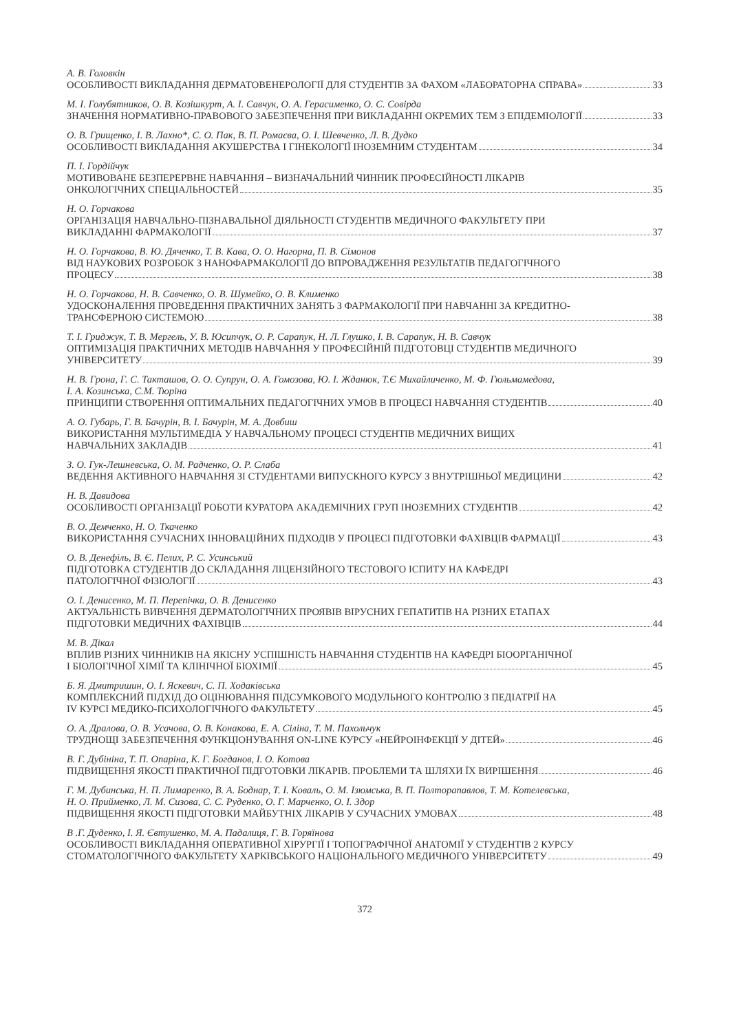А. В. Головкін
ОСОБЛИВОСТІ ВИКЛАДАННЯ ДЕРМАТОВЕНЕРОЛОГІЇ ДЛЯ СТУДЕНТІВ ЗА ФАХОМ «ЛАБОРАТОРНА СПРАВА» 33
М. І. Голубятников, О. В. Козішкурт, А. І. Савчук, О. А. Герасименко, О. С. Совірда
ЗНАЧЕННЯ НОРМАТИВНО-ПРАВОВОГО ЗАБЕЗПЕЧЕННЯ ПРИ ВИКЛАДАННІ ОКРЕМИХ ТЕМ З ЕПІДЕМІОЛОГІЇ 33
О. В. Грищенко, І. В. Лахно*, С. О. Пак, В. П. Ромаєва, О. І. Шевченко, Л. В. Дудко
ОСОБЛИВОСТІ ВИКЛАДАННЯ АКУШЕРСТВА І ГІНЕКОЛОГІЇ ІНОЗЕМНИМ СТУДЕНТАМ 34
П. І. Гордійчук
МОТИВОВАНЕ БЕЗПЕРЕРВНЕ НАВЧАННЯ – ВИЗНАЧАЛЬНИЙ ЧИННИК ПРОФЕСІЙНОСТІ ЛІКАРІВ
ОНКОЛОГІЧНИХ СПЕЦІАЛЬНОСТЕЙ 35
Н. О. Горчакова
ОРГАНІЗАЦІЯ НАВЧАЛЬНО-ПІЗНАВАЛЬНОЇ ДІЯЛЬНОСТІ СТУДЕНТІВ МЕДИЧНОГО ФАКУЛЬТЕТУ ПРИ
ВИКЛАДАННІ ФАРМАКОЛОГІЇ 37
Н. О. Горчакова, В. Ю. Дяченко, Т. В. Кава, О. О. Нагорна, П. В. Сімонов
ВІД НАУКОВИХ РОЗРОБОК З НАНОФАРМАКОЛОГІЇ ДО ВПРОВАДЖЕННЯ РЕЗУЛЬТАТІВ ПЕДАГОГІЧНОГО
ПРОЦЕСУ 38
Н. О. Горчакова, Н. В. Савченко, О. В. Шумейко, О. В. Клименко
УДОСКОНАЛЕННЯ ПРОВЕДЕННЯ ПРАКТИЧНИХ ЗАНЯТЬ З ФАРМАКОЛОГІЇ ПРИ НАВЧАННІ ЗА КРЕДИТНО-
ТРАНСФЕРНОЮ СИСТЕМОЮ 38
Т. І. Гриджук, Т. В. Мергель, У. В. Юсипчук, О. Р. Сарапук, Н. Л. Глушко, І. В. Сарапук, Н. В. Савчук
ОПТИМІЗАЦІЯ ПРАКТИЧНИХ МЕТОДІВ НАВЧАННЯ У ПРОФЕСІЙНІЙ ПІДГОТОВЦІ СТУДЕНТІВ МЕДИЧНОГО
УНІВЕРСИТЕТУ 39
Н. В. Грона, Г. С. Такташов, О. О. Супрун, О. А. Гомозова, Ю. І. Жданюк, Т.Є Михайличенко, М. Ф. Гюльмамедова,
І. А. Козинська, С.М. Тюріна
ПРИНЦИПИ СТВОРЕННЯ ОПТИМАЛЬНИХ ПЕДАГОГІЧНИХ УМОВ В ПРОЦЕСІ НАВЧАННЯ СТУДЕНТІВ 40
А. О. Губарь, Г. В. Бачурін, В. І. Бачурін, М. А. Довбиш
ВИКОРИСТАННЯ МУЛЬТИМЕДІА У НАВЧАЛЬНОМУ ПРОЦЕСІ СТУДЕНТІВ МЕДИЧНИХ ВИЩИХ
НАВЧАЛЬНИХ ЗАКЛАДІВ 41
З. О. Гук-Лешневська, О. М. Радченко, О. Р. Слаба
ВЕДЕННЯ АКТИВНОГО НАВЧАННЯ ЗІ СТУДЕНТАМИ ВИПУСКНОГО КУРСУ З ВНУТРІШНЬОЇ МЕДИЦИНИ 42
Н. В. Давидова
ОСОБЛИВОСТІ ОРГАНІЗАЦІЇ РОБОТИ КУРАТОРА АКАДЕМІЧНИХ ГРУП ІНОЗЕМНИХ СТУДЕНТІВ 42
В. О. Демченко, Н. О. Ткаченко
ВИКОРИСТАННЯ СУЧАСНИХ ІННОВАЦІЙНИХ ПІДХОДІВ У ПРОЦЕСІ ПІДГОТОВКИ ФАХІВЦІВ ФАРМАЦІЇ 43
О. В. Денефіль, В. Є. Пелих, Р. С. Усинський
ПІДГОТОВКА СТУДЕНТІВ ДО СКЛАДАННЯ ЛІЦЕНЗІЙНОГО ТЕСТОВОГО ІСПИТУ НА КАФЕДРІ
ПАТОЛОГІЧНОЇ ФІЗІОЛОГІЇ 43
О. І. Денисенко, М. П. Перепічка, О. В. Денисенко
АКТУАЛЬНІСТЬ ВИВЧЕННЯ ДЕРМАТОЛОГІЧНИХ ПРОЯВІВ ВІРУСНИХ ГЕПАТИТІВ НА РІЗНИХ ЕТАПАХ
ПІДГОТОВКИ МЕДИЧНИХ ФАХІВЦІВ 44
М. В. Дікал
ВПЛИВ РІЗНИХ ЧИННИКІВ НА ЯКІСНУ УСПІШНІСТЬ НАВЧАННЯ СТУДЕНТІВ НА КАФЕДРІ БІООРГАНІЧНОЇ
І БІОЛОГІЧНОЇ ХІМІЇ ТА КЛІНІЧНОЇ БІОХІМІЇ 45
Б. Я. Дмитришин, О. І. Яскевич, С. П. Ходаківська
КОМПЛЕКСНИЙ ПІДХІД ДО ОЦІНЮВАННЯ ПІДСУМКОВОГО МОДУЛЬНОГО КОНТРОЛЮ З ПЕДІАТРІЇ НА
IV КУРСІ МЕДИКО-ПСИХОЛОГІЧНОГО ФАКУЛЬТЕТУ 45
О. А. Дралова, О. В. Усачова, О. В. Конакова, Е. А. Сіліна, Т. М. Пахольчук
ТРУДНОЩІ ЗАБЕЗПЕЧЕННЯ ФУНКЦІОНУВАННЯ ON-LINE КУРСУ «НЕЙРОІНФЕКЦІЇ У ДІТЕЙ» 46
В. Г. Дубініна, Т. П. Опаріна, К. Г. Богданов, І. О. Котова
ПІДВИЩЕННЯ ЯКОСТІ ПРАКТИЧНОЇ ПІДГОТОВКИ ЛІКАРІВ. ПРОБЛЕМИ ТА ШЛЯХИ ЇХ ВИРІШЕННЯ 46
Г. М. Дубинська, Н. П. Лимаренко, В. А. Боднар, Т. І. Коваль, О. М. Ізюмська, В. П. Полторапавлов, Т. М. Котелевська,
Н. О. Прийменко, Л. М. Сизова, С. С. Руденко, О. Г. Марченко, О. І. Здор
ПІДВИЩЕННЯ ЯКОСТІ ПІДГОТОВКИ МАЙБУТНІХ ЛІКАРІВ У СУЧАСНИХ УМОВАХ 48
В .Г. Дуденко, І. Я. Євтушенко, М. А. Падалиця, Г. В. Горяїнова
ОСОБЛИВОСТІ ВИКЛАДАННЯ ОПЕРАТИВНОЇ ХІРУРГІЇ І ТОПОГРАФІЧНОЇ АНАТОМІЇ У СТУДЕНТІВ 2 КУРСУ
СТОМАТОЛОГІЧНОГО ФАКУЛЬТЕТУ ХАРКІВСЬКОГО НАЦІОНАЛЬНОГО МЕДИЧНОГО УНІВЕРСИТЕТУ 49
372